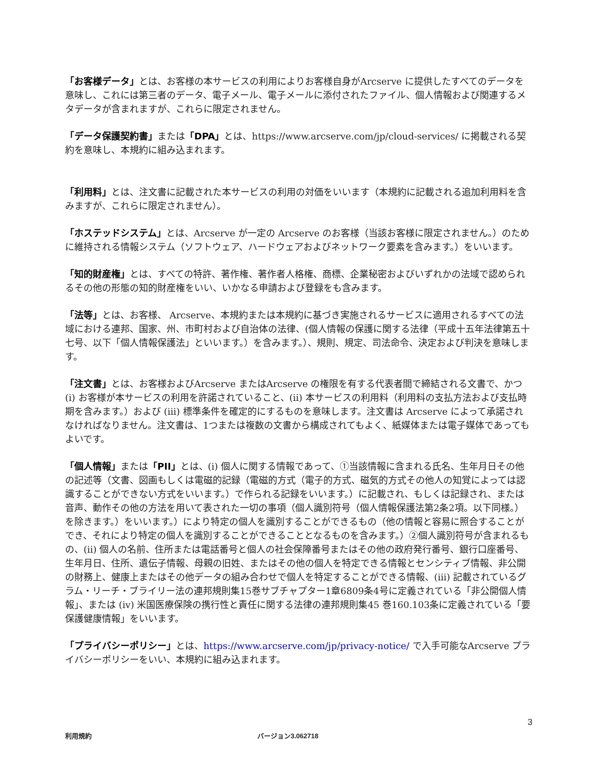「お客様データ」とは、お客様の本サービスの利用によりお客様自身がArcserve に提供したすべてのデータを意味し、これには第三者のデータ、電子メール、電子メールに添付されたファイル、個人情報および関連するメタデータが含まれますが、これらに限定されません。
「データ保護契約書」または「DPA」とは、https://www.arcserve.com/jp/cloud-services/ に掲載される契約を意味し、本規約に組み込まれます。
「利用料」とは、注文書に記載された本サービスの利用の対価をいいます（本規約に記載される追加利用料を含みますが、これらに限定されません）。
「ホステッドシステム」とは、Arcserve が一定の Arcserve のお客様（当該お客様に限定されません。）のために維持される情報システム（ソフトウェア、ハードウェアおよびネットワーク要素を含みます。）をいいます。
「知的財産権」とは、すべての特許、著作権、著作者人格権、商標、企業秘密およびいずれかの法域で認められるその他の形態の知的財産権をいい、いかなる申請および登録をも含みます。
「法等」とは、お客様、 Arcserve、本規約または本規約に基づき実施されるサービスに適用されるすべての法域における連邦、国家、州、市町村および自治体の法律、(個人情報の保護に関する法律（平成十五年法律第五十七号、以下「個人情報保護法」といいます。）を含みます。）、規則、規定、司法命令、決定および判決を意味します。
「注文書」とは、お客様およびArcserve またはArcserve の権限を有する代表者間で締結される文書で、かつ (i) お客様が本サービスの利用を許諾されていること、(ii) 本サービスの利用料（利用料の支払方法および支払時期を含みます。）および (iii) 標準条件を確定的にするものを意味します。注文書は Arcserve によって承諾されなければなりません。注文書は、1つまたは複数の文書から構成されてもよく、紙媒体または電子媒体であってもよいです。
「個人情報」または「PII」とは、(i) 個人に関する情報であって、①当該情報に含まれる氏名、生年月日その他の記述等（文書、図画もしくは電磁的記録（電磁的方式（電子的方式、磁気的方式その他人の知覚によっては認識することができない方式をいいます。）で作られる記録をいいます。）に記載され、もしくは記録され、または音声、動作その他の方法を用いて表された一切の事項（個人識別符号（個人情報保護法第2条2項。以下同様。）を除きます。）をいいます。）により特定の個人を識別することができるもの（他の情報と容易に照合することができ、それにより特定の個人を識別することができることとなるものを含みます。）②個人識別符号が含まれるもの、(ii) 個人の名前、住所または電話番号と個人の社会保障番号またはその他の政府発行番号、銀行口座番号、生年月日、住所、遺伝子情報、母親の旧姓、またはその他の個人を特定できる情報とセンシティブ情報、非公開の財務上、健康上またはその他データの組み合わせで個人を特定することができる情報、(iii) 記載されているグラム・リーチ・ブライリー法の連邦規則集15巻サブチャプター1章6809条4号に定義されている「非公開個人情報」、または (ⅳ) 米国医療保険の携行性と責任に関する法律の連邦規則集45 巻160.103条に定義されている「要保護健康情報」をいいます。
「プライバシーポリシー」とは、https://www.arcserve.com/jp/privacy-notice/ で入手可能なArcserve プライバシーポリシーをいい、本規約に組み込まれます。
3
利用規約 バージョン3.062718